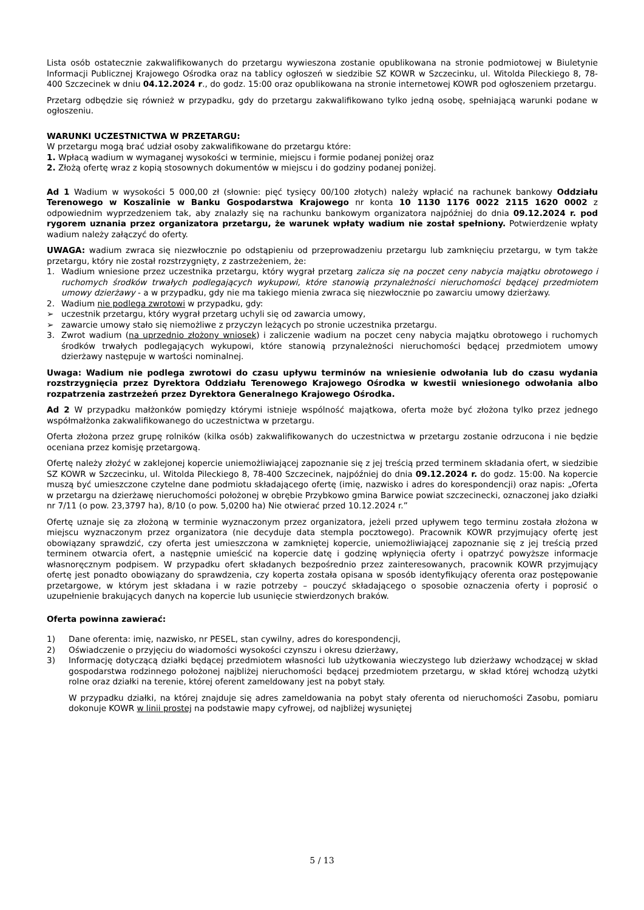Lista osób ostatecznie zakwalifikowanych do przetargu wywieszona zostanie opublikowana na stronie podmiotowej w Biuletynie Informacji Publicznej Krajowego Ośrodka oraz na tablicy ogłoszeń w siedzibie SZ KOWR w Szczecinku, ul. Witolda Pileckiego 8, 78-400 Szczecinek w dniu 04.12.2024 r., do godz. 15:00 oraz opublikowana na stronie internetowej KOWR pod ogłoszeniem przetargu.
Przetarg odbędzie się również w przypadku, gdy do przetargu zakwalifikowano tylko jedną osobę, spełniającą warunki podane w ogłoszeniu.
WARUNKI UCZESTNICTWA W PRZETARGU:
W przetargu mogą brać udział osoby zakwalifikowane do przetargu które:
1. Wpłacą wadium w wymaganej wysokości w terminie, miejscu i formie podanej poniżej oraz
2. Złożą ofertę wraz z kopią stosownych dokumentów w miejscu i do godziny podanej poniżej.
Ad 1 Wadium w wysokości 5 000,00 zł (słownie: pięć tysięcy 00/100 złotych) należy wpłacić na rachunek bankowy Oddziału Terenowego w Koszalinie w Banku Gospodarstwa Krajowego nr konta 10 1130 1176 0022 2115 1620 0002 z odpowiednim wyprzedzeniem tak, aby znalazły się na rachunku bankowym organizatora najpóźniej do dnia 09.12.2024 r. pod rygorem uznania przez organizatora przetargu, że warunek wpłaty wadium nie został spełniony. Potwierdzenie wpłaty wadium należy załączyć do oferty.
UWAGA: wadium zwraca się niezwłocznie po odstąpieniu od przeprowadzeniu przetargu lub zamknięciu przetargu, w tym także przetargu, który nie został rozstrzygnięty, z zastrzeżeniem, że:
1. Wadium wniesione przez uczestnika przetargu, który wygrał przetarg zalicza się na poczet ceny nabycia majątku obrotowego i ruchomych środków trwałych podlegających wykupowi, które stanowią przynależności nieruchomości będącej przedmiotem umowy dzierżawy - a w przypadku, gdy nie ma takiego mienia zwraca się niezwłocznie po zawarciu umowy dzierżawy.
2. Wadium nie podlega zwrotowi w przypadku, gdy:
➢ uczestnik przetargu, który wygrał przetarg uchyli się od zawarcia umowy,
➢ zawarcie umowy stało się niemożliwe z przyczyn leżących po stronie uczestnika przetargu.
3. Zwrot wadium (na uprzednio złożony wniosek) i zaliczenie wadium na poczet ceny nabycia majątku obrotowego i ruchomych środków trwałych podlegających wykupowi, które stanowią przynależności nieruchomości będącej przedmiotem umowy dzierżawy następuje w wartości nominalnej.
Uwaga: Wadium nie podlega zwrotowi do czasu upływu terminów na wniesienie odwołania lub do czasu wydania rozstrzygnięcia przez Dyrektora Oddziału Terenowego Krajowego Ośrodka w kwestii wniesionego odwołania albo rozpatrzenia zastrzeżeń przez Dyrektora Generalnego Krajowego Ośrodka.
Ad 2 W przypadku małżonków pomiędzy którymi istnieje wspólność majątkowa, oferta może być złożona tylko przez jednego współmałżonka zakwalifikowanego do uczestnictwa w przetargu.
Oferta złożona przez grupę rolników (kilka osób) zakwalifikowanych do uczestnictwa w przetargu zostanie odrzucona i nie będzie oceniana przez komisję przetargową.
Ofertę należy złożyć w zaklejonej kopercie uniemożliwiającej zapoznanie się z jej treścią przed terminem składania ofert, w siedzibie SZ KOWR w Szczecinku, ul. Witolda Pileckiego 8, 78-400 Szczecinek, najpóźniej do dnia 09.12.2024 r. do godz. 15:00. Na kopercie muszą być umieszczone czytelne dane podmiotu składającego ofertę (imię, nazwisko i adres do korespondencji) oraz napis: „Oferta w przetargu na dzierżawę nieruchomości położonej w obrębie Przybkowo gmina Barwice powiat szczecinecki, oznaczonej jako działki nr 7/11 (o pow. 23,3797 ha), 8/10 (o pow. 5,0200 ha) Nie otwierać przed 10.12.2024 r.”
Ofertę uznaje się za złożoną w terminie wyznaczonym przez organizatora, jeżeli przed upływem tego terminu została złożona w miejscu wyznaczonym przez organizatora (nie decyduje data stempla pocztowego). Pracownik KOWR przyjmujący ofertę jest obowiązany sprawdzić, czy oferta jest umieszczona w zamkniętej kopercie, uniemożliwiającej zapoznanie się z jej treścią przed terminem otwarcia ofert, a następnie umieścić na kopercie datę i godzinę wpłynięcia oferty i opatrzyć powyższe informacje własnoręcznym podpisem. W przypadku ofert składanych bezpośrednio przez zainteresowanych, pracownik KOWR przyjmujący ofertę jest ponadto obowiązany do sprawdzenia, czy koperta została opisana w sposób identyfikujący oferenta oraz postępowanie przetargowe, w którym jest składana i w razie potrzeby – pouczyć składającego o sposobie oznaczenia oferty i poprosić o uzupełnienie brakujących danych na kopercie lub usunięcie stwierdzonych braków.
Oferta powinna zawierać:
1) Dane oferenta: imię, nazwisko, nr PESEL, stan cywilny, adres do korespondencji,
2) Oświadczenie o przyjęciu do wiadomości wysokości czynszu i okresu dzierżawy,
3) Informację dotyczącą działki będącej przedmiotem własności lub użytkowania wieczystego lub dzierżawy wchodzącej w skład gospodarstwa rodzinnego położonej najbliżej nieruchomości będącej przedmiotem przetargu, w skład której wchodzą użytki rolne oraz działki na terenie, której oferent zameldowany jest na pobyt stały.
W przypadku działki, na której znajduje się adres zameldowania na pobyt stały oferenta od nieruchomości Zasobu, pomiaru dokonuje KOWR w linii prostej na podstawie mapy cyfrowej, od najbliżej wysuniętej
5 / 13